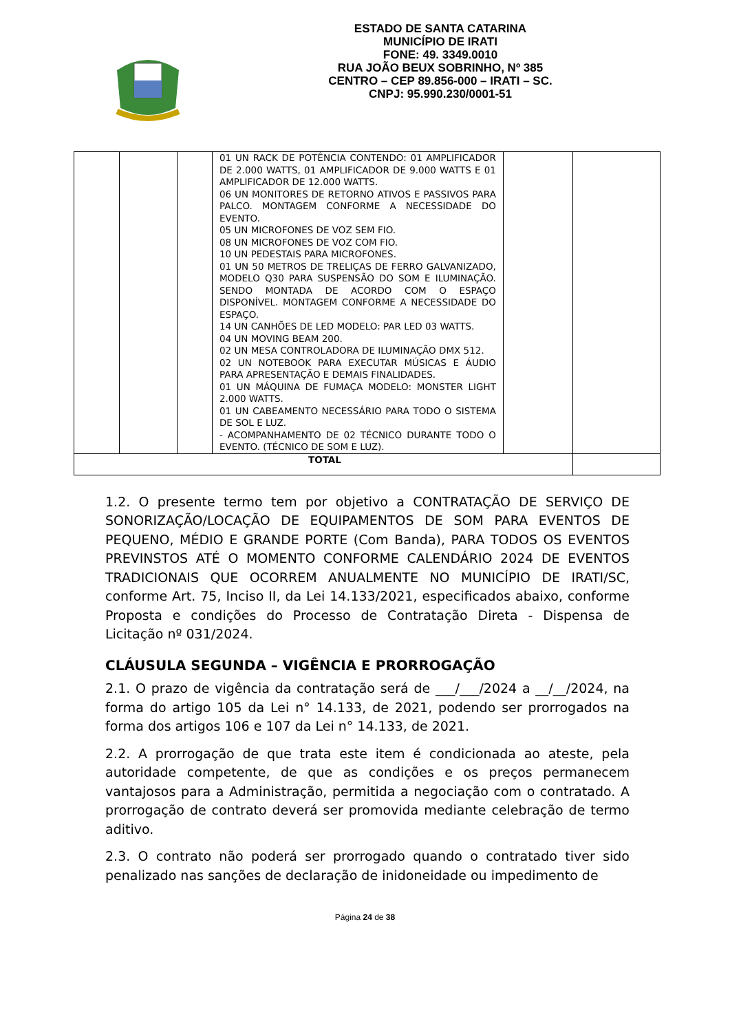ESTADO DE SANTA CATARINA
MUNICÍPIO DE IRATI
FONE: 49. 3349.0010
RUA JOÃO BEUX SOBRINHO, Nº 385
CENTRO – CEP 89.856-000 – IRATI – SC.
CNPJ: 95.990.230/0001-51
| | | | 01 UN RACK DE POTÊNCIA CONTENDO: 01 AMPLIFICADOR DE 2.000 WATTS, 01 AMPLIFICADOR DE 9.000 WATTS E 01 AMPLIFICADOR DE 12.000 WATTS. 06 UN MONITORES DE RETORNO ATIVOS E PASSIVOS PARA PALCO. MONTAGEM CONFORME A NECESSIDADE DO EVENTO. 05 UN MICROFONES DE VOZ SEM FIO. 08 UN MICROFONES DE VOZ COM FIO. 10 UN PEDESTAIS PARA MICROFONES. 01 UN 50 METROS DE TRELIÇAS DE FERRO GALVANIZADO, MODELO Q30 PARA SUSPENSÃO DO SOM E ILUMINAÇÃO. SENDO MONTADA DE ACORDO COM O ESPAÇO DISPONÍVEL. MONTAGEM CONFORME A NECESSIDADE DO ESPAÇO. 14 UN CANHÕES DE LED MODELO: PAR LED 03 WATTS. 04 UN MOVING BEAM 200. 02 UN MESA CONTROLADORA DE ILUMINAÇÃO DMX 512. 02 UN NOTEBOOK PARA EXECUTAR MÚSICAS E ÁUDIO PARA APRESENTAÇÃO E DEMAIS FINALIDADES. 01 UN MÁQUINA DE FUMAÇA MODELO: MONSTER LIGHT 2.000 WATTS. 01 UN CABEAMENTO NECESSÁRIO PARA TODO O SISTEMA DE SOL E LUZ. - ACOMPANHAMENTO DE 02 TÉCNICO DURANTE TODO O EVENTO. (TÉCNICO DE SOM E LUZ). | | |
| TOTAL | | | | | |
1.2. O presente termo tem por objetivo a CONTRATAÇÃO DE SERVIÇO DE SONORIZAÇÃO/LOCAÇÃO DE EQUIPAMENTOS DE SOM PARA EVENTOS DE PEQUENO, MÉDIO E GRANDE PORTE (Com Banda), PARA TODOS OS EVENTOS PREVINSTOS ATÉ O MOMENTO CONFORME CALENDÁRIO 2024 DE EVENTOS TRADICIONAIS QUE OCORREM ANUALMENTE NO MUNICÍPIO DE IRATI/SC, conforme Art. 75, Inciso II, da Lei 14.133/2021, especificados abaixo, conforme Proposta e condições do Processo de Contratação Direta - Dispensa de Licitação nº 031/2024.
CLÁUSULA SEGUNDA – VIGÊNCIA E PRORROGAÇÃO
2.1. O prazo de vigência da contratação será de ___/___/2024 a __/__/2024, na forma do artigo 105 da Lei n° 14.133, de 2021, podendo ser prorrogados na forma dos artigos 106 e 107 da Lei n° 14.133, de 2021.
2.2. A prorrogação de que trata este item é condicionada ao ateste, pela autoridade competente, de que as condições e os preços permanecem vantajosos para a Administração, permitida a negociação com o contratado. A prorrogação de contrato deverá ser promovida mediante celebração de termo aditivo.
2.3. O contrato não poderá ser prorrogado quando o contratado tiver sido penalizado nas sanções de declaração de inidoneidade ou impedimento de
Página 24 de 38